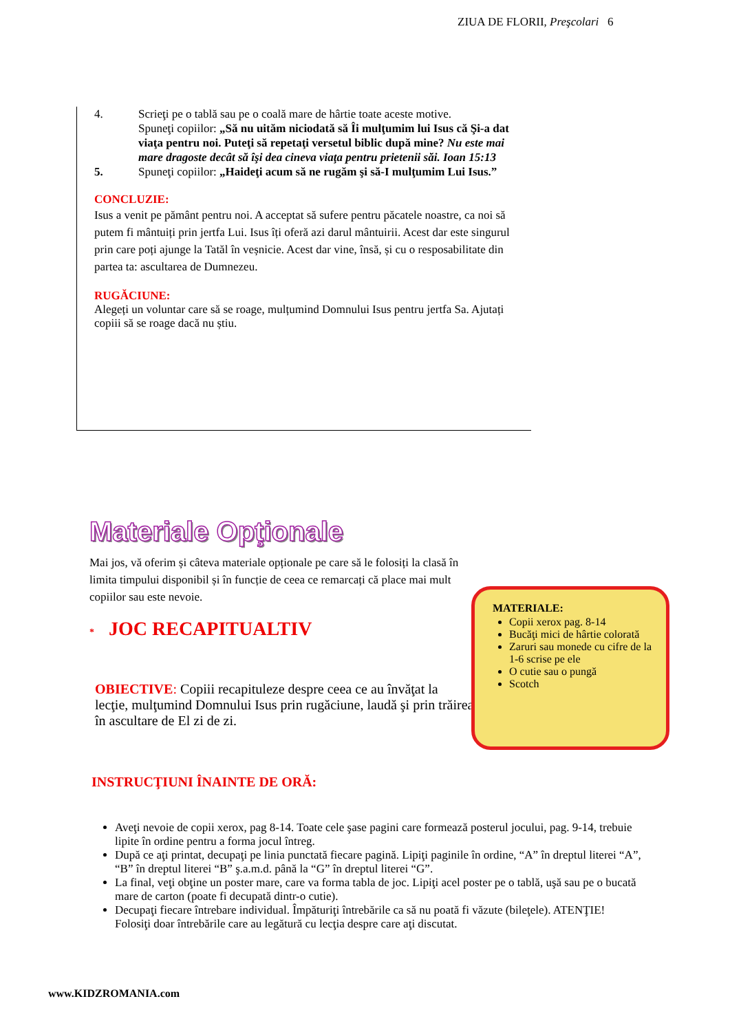ZIUA DE FLORII, Preşcolari 6
4. Scrieţi pe o tablă sau pe o coală mare de hârtie toate aceste motive.
Spuneţi copiilor: „Să nu uităm niciodată să Îi mulţumim lui Isus că Şi-a dat viaţa pentru noi. Puteţi să repetaţi versetul biblic după mine? Nu este mai mare dragoste decât să îşi dea cineva viaţa pentru prietenii săi. Ioan 15:13
5. Spuneţi copiilor: „Haideţi acum să ne rugăm şi să-I mulţumim Lui Isus.”
CONCLUZIE:
Isus a venit pe pământ pentru noi. A acceptat să sufere pentru păcatele noastre, ca noi să putem fi mântuiți prin jertfa Lui. Isus îți oferă azi darul mântuirii. Acest dar este singurul prin care poți ajunge la Tatăl în veșnicie. Acest dar vine, însă, și cu o resposabilitate din partea ta: ascultarea de Dumnezeu.
RUGĂCIUNE:
Alegeți un voluntar care să se roage, mulțumind Domnului Isus pentru jertfa Sa. Ajutați copiii să se roage dacă nu știu.
Materiale Opţionale
Mai jos, vă oferim și câteva materiale opționale pe care să le folosiți la clasă în limita timpului disponibil și în funcție de ceea ce remarcați că place mai mult copiilor sau este nevoie.
* JOC RECAPITUALTIV
OBIECTIVE: Copiii recapituleze despre ceea ce au învăţat la lecţie, mulţumind Domnului Isus prin rugăciune, laudă şi prin trăirea în ascultare de El zi de zi.
MATERIALE:
Copii xerox pag. 8-14
Bucăţi mici de hârtie colorată
Zaruri sau monede cu cifre de la 1-6 scrise pe ele
O cutie sau o pungă
Scotch
INSTRUCŢIUNI ÎNAINTE DE ORĂ:
Aveţi nevoie de copii xerox, pag 8-14. Toate cele şase pagini care formează posterul jocului, pag. 9-14, trebuie lipite în ordine pentru a forma jocul întreg.
După ce aţi printat, decupaţi pe linia punctată fiecare pagină. Lipiţi paginile în ordine, “A” în dreptul literei “A”, “B” în dreptul literei “B” ş.a.m.d. până la “G” în dreptul literei “G”.
La final, veţi obţine un poster mare, care va forma tabla de joc. Lipiţi acel poster pe o tablă, uşă sau pe o bucată mare de carton (poate fi decupată dintr-o cutie).
Decupaţi fiecare întrebare individual. Împăturiţi întrebările ca să nu poată fi văzute (bileţele). ATENŢIE! Folosiţi doar întrebările care au legătură cu lecţia despre care aţi discutat.
www.KIDZROMANIA.com